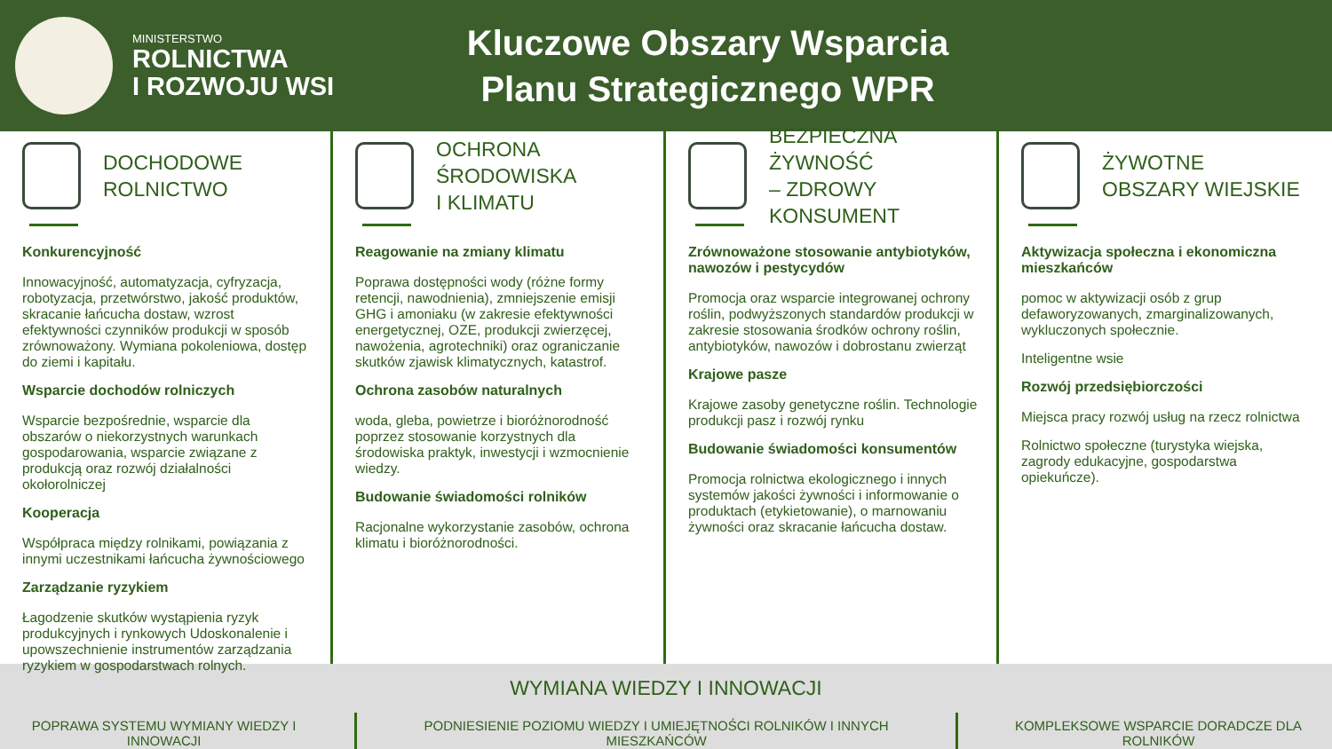MINISTERSTWO
ROLNICTWA
I ROZWOJU WSI
Kluczowe Obszary Wsparcia Planu Strategicznego WPR
DOCHODOWE
ROLNICTWO
Konkurencyjność
Innowacyjność, automatyzacja, cyfryzacja, robotyzacja, przetwórstwo, jakość produktów, skracanie łańcucha dostaw, wzrost efektywności czynników produkcji w sposób zrównoważony. Wymiana pokoleniowa, dostęp do ziemi i kapitału.
Wsparcie dochodów rolniczych
Wsparcie bezpośrednie, wsparcie dla obszarów o niekorzystnych warunkach gospodarowania, wsparcie związane z produkcją oraz rozwój działalności okołorolniczej
Kooperacja
Współpraca między rolnikami, powiązania z innymi uczestnikami łańcucha żywnościowego
Zarządzanie ryzykiem
Łagodzenie skutków wystąpienia ryzyk produkcyjnych i rynkowych Udoskonalenie i upowszechnienie instrumentów zarządzania ryzykiem w gospodarstwach rolnych.
OCHRONA ŚRODOWISKA
I KLIMATU
Reagowanie na zmiany klimatu
Poprawa dostępności wody (różne formy retencji, nawodnienia), zmniejszenie emisji GHG i amoniaku (w zakresie efektywności energetycznej, OZE, produkcji zwierzęcej, nawożenia, agrotechniki) oraz ograniczanie skutków zjawisk klimatycznych, katastrof.
Ochrona zasobów naturalnych
woda, gleba, powietrze i bioróżnorodność poprzez stosowanie korzystnych dla środowiska praktyk, inwestycji i wzmocnienie wiedzy.
Budowanie świadomości rolników
Racjonalne wykorzystanie zasobów, ochrona klimatu i bioróżnorodności.
BEZPIECZNA ŻYWNOŚĆ
– ZDROWY KONSUMENT
Zrównoważone stosowanie antybiotyków, nawozów i pestycydów
Promocja oraz wsparcie integrowanej ochrony roślin, podwyższonych standardów produkcji w zakresie stosowania środków ochrony roślin, antybiotyków, nawozów i dobrostanu zwierząt
Krajowe pasze
Krajowe zasoby genetyczne roślin. Technologie produkcji pasz i rozwój rynku
Budowanie świadomości konsumentów
Promocja rolnictwa ekologicznego i innych systemów jakości żywności i informowanie o produktach (etykietowanie), o marnowaniu żywności oraz skracanie łańcucha dostaw.
ŻYWOTNE
OBSZARY WIEJSKIE
Aktywizacja społeczna i ekonomiczna mieszkańców
pomoc w aktywizacji osób z grup defaworyzowanych, zmarginalizowanych, wykluczonych społecznie.
Inteligentne wsie
Rozwój przedsiębiorczości
Miejsca pracy rozwój usług na rzecz rolnictwa
Rolnictwo społeczne (turystyka wiejska, zagrody edukacyjne, gospodarstwa opiekuńcze).
WYMIANA WIEDZY I INNOWACJI
POPRAWA SYSTEMU WYMIANY WIEDZY I INNOWACJI PODNIESIENIE POZIOMU WIEDZY I UMIEJĘTNOŚCI ROLNIKÓW I INNYCH MIESZKAŃCÓW KOMPLEKSOWE WSPARCIE DORADCZE DLA ROLNIKÓW